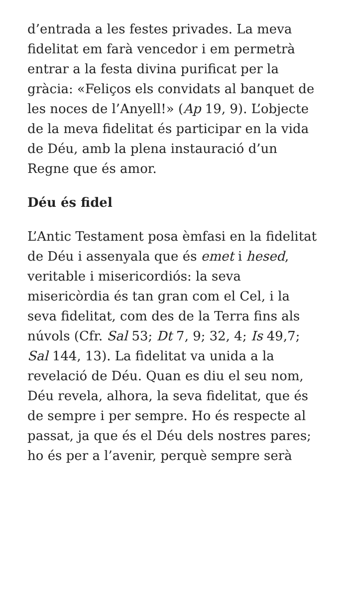d’entrada a les festes privades. La meva fidelitat em farà vencedor i em permetrà entrar a la festa divina purificat per la gràcia: «Feliços els convidats al banquet de les noces de l’Anyell!» (Ap 19, 9). L’objecte de la meva fidelitat és participar en la vida de Déu, amb la plena instauració d’un Regne que és amor.
Déu és fidel
L’Antic Testament posa èmfasi en la fidelitat de Déu i assenyala que és emet i hesed, veritable i misericordiós: la seva misericòrdia és tan gran com el Cel, i la seva fidelitat, com des de la Terra fins als núvols (Cfr. Sal 53; Dt 7, 9; 32, 4; Is 49,7; Sal 144, 13). La fidelitat va unida a la revelació de Déu. Quan es diu el seu nom, Déu revela, alhora, la seva fidelitat, que és de sempre i per sempre. Ho és respecte al passat, ja que és el Déu dels nostres pares; ho és per a l’avenir, perquè sempre serà